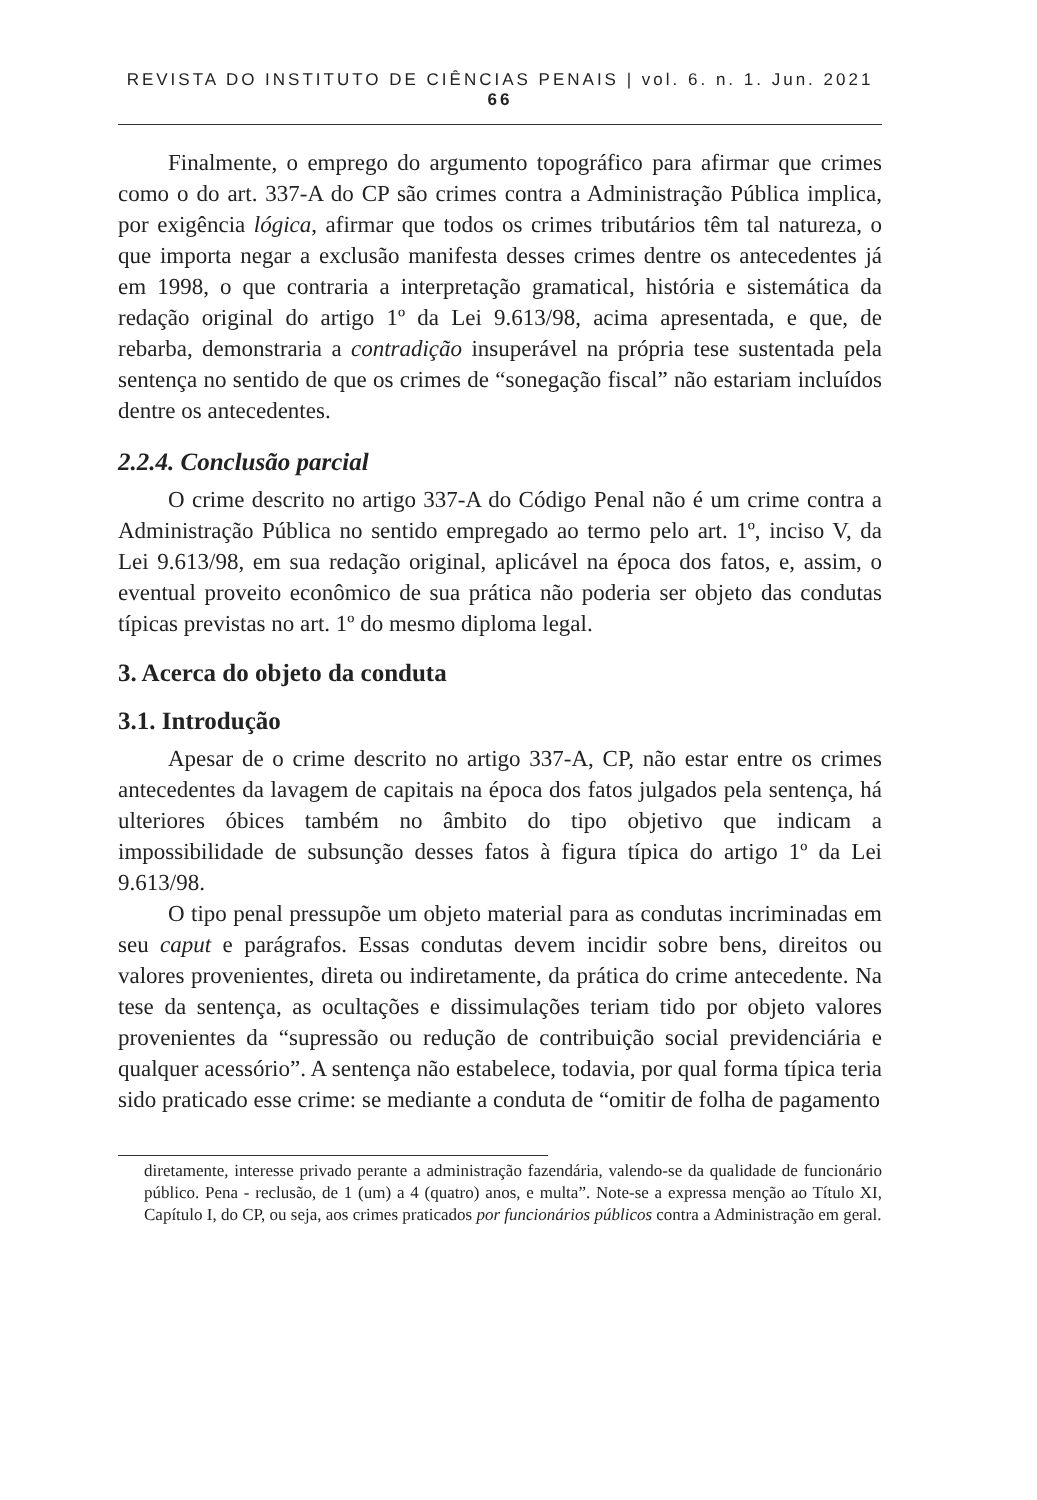REVISTA DO INSTITUTO DE CIÊNCIAS PENAIS | vol. 6. n. 1. Jun. 2021 66
Finalmente, o emprego do argumento topográfico para afirmar que crimes como o do art. 337-A do CP são crimes contra a Administração Pública implica, por exigência lógica, afirmar que todos os crimes tributários têm tal natureza, o que importa negar a exclusão manifesta desses crimes dentre os antecedentes já em 1998, o que contraria a interpretação gramatical, história e sistemática da redação original do artigo 1º da Lei 9.613/98, acima apresentada, e que, de rebarba, demonstraria a contradição insuperável na própria tese sustentada pela sentença no sentido de que os crimes de “sonegação fiscal” não estariam incluídos dentre os antecedentes.
2.2.4. Conclusão parcial
O crime descrito no artigo 337-A do Código Penal não é um crime contra a Administração Pública no sentido empregado ao termo pelo art. 1º, inciso V, da Lei 9.613/98, em sua redação original, aplicável na época dos fatos, e, assim, o eventual proveito econômico de sua prática não poderia ser objeto das condutas típicas previstas no art. 1º do mesmo diploma legal.
3. Acerca do objeto da conduta
3.1. Introdução
Apesar de o crime descrito no artigo 337-A, CP, não estar entre os crimes antecedentes da lavagem de capitais na época dos fatos julgados pela sentença, há ulteriores óbices também no âmbito do tipo objetivo que indicam a impossibilidade de subsunção desses fatos à figura típica do artigo 1º da Lei 9.613/98.
O tipo penal pressupõe um objeto material para as condutas incriminadas em seu caput e parágrafos. Essas condutas devem incidir sobre bens, direitos ou valores provenientes, direta ou indiretamente, da prática do crime antecedente. Na tese da sentença, as ocultações e dissimulações teriam tido por objeto valores provenientes da “supressão ou redução de contribuição social previdenciária e qualquer acessório”. A sentença não estabelece, todavia, por qual forma típica teria sido praticado esse crime: se mediante a conduta de “omitir de folha de pagamento
diretamente, interesse privado perante a administração fazendária, valendo-se da qualidade de funcionário público. Pena - reclusão, de 1 (um) a 4 (quatro) anos, e multa”. Note-se a expressa menção ao Título XI, Capítulo I, do CP, ou seja, aos crimes praticados por funcionários públicos contra a Administração em geral.